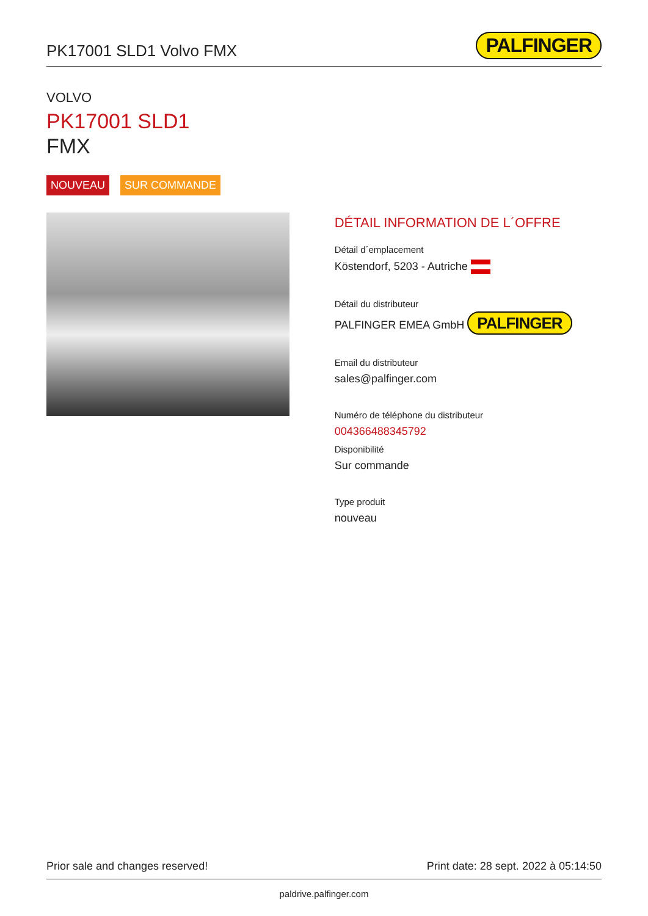PK17001 SLD1 Volvo FMX
PALFINGER
VOLVO
PK17001 SLD1
FMX
NOUVEAU SUR COMMANDE
DÉTAIL INFORMATION DE L´OFFRE
Détail d´emplacement
Köstendorf, 5203 - Autriche
Détail du distributeur
PALFINGER EMEA GmbH PALFINGER
Email du distributeur
sales@palfinger.com
Numéro de téléphone du distributeur
004366488345792
Disponibilité
Sur commande
Type produit
nouveau
Prior sale and changes reserved! Print date: 28 sept. 2022 à 05:14:50
paldrive.palfinger.com